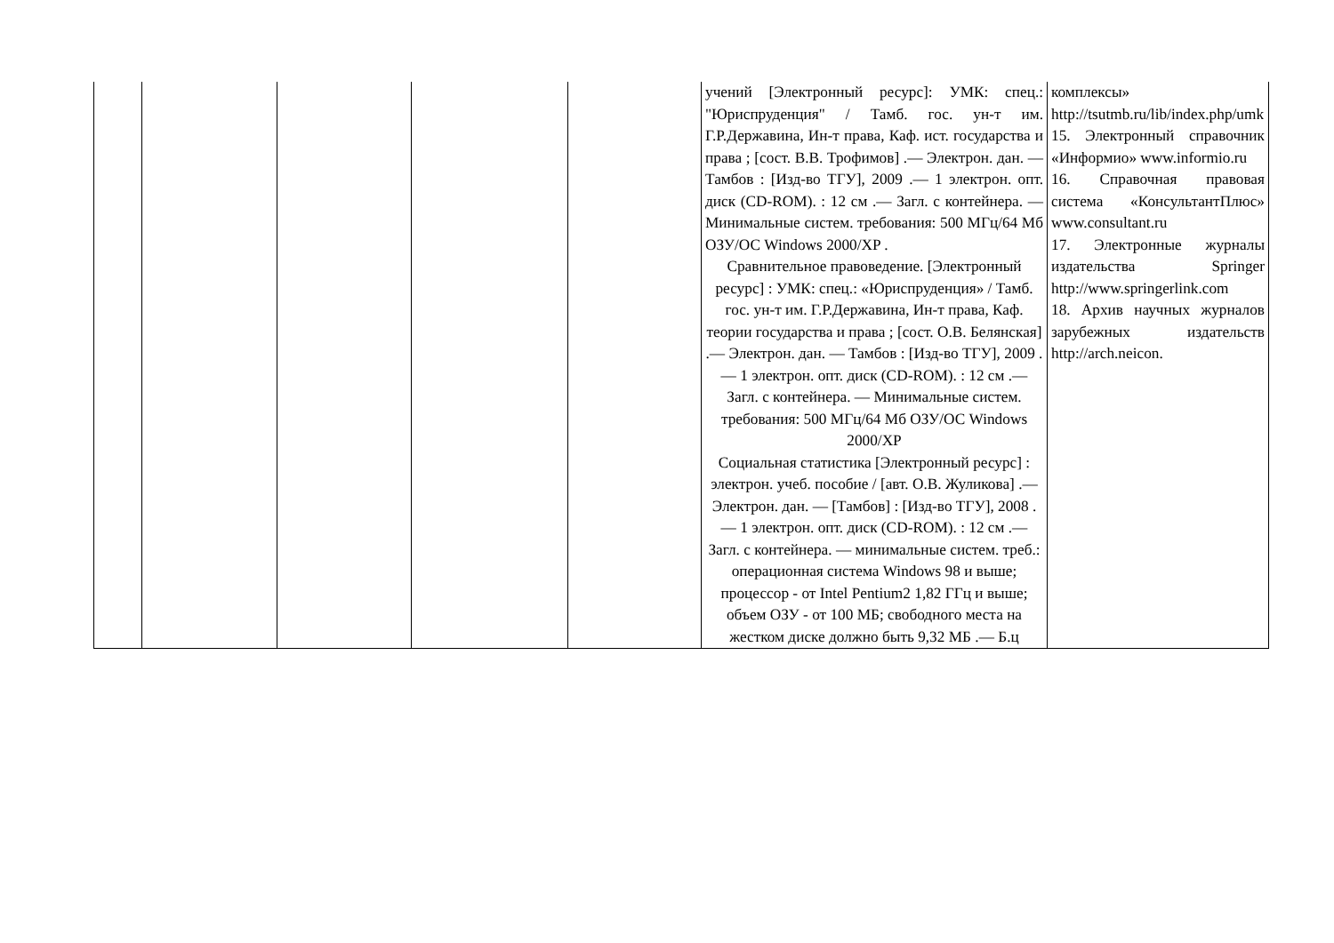| | | | | | учений [Электронный ресурс]: УМК: спец.: "Юриспруденция" / Тамб. гос. ун-т им. Г.Р.Державина, Ин-т права, Каф. ист. государства и права ; [сост. В.В. Трофимов] .— Электрон. дан. — Тамбов : [Изд-во ТГУ], 2009 .— 1 электрон. опт. диск (CD-ROM). : 12 см .— Загл. с контейнера. — Минимальные систем. требования: 500 МГц/64 Мб ОЗУ/ОС Windows 2000/XP . Сравнительное правоведение. [Электронный ресурс] : УМК: спец.: «Юриспруденция» / Тамб. гос. ун-т им. Г.Р.Державина, Ин-т права, Каф. теории государства и права ; [сост. О.В. Белянская] .— Электрон. дан. — Тамбов : [Изд-во ТГУ], 2009 .— 1 электрон. опт. диск (CD-ROM). : 12 см .— Загл. с контейнера. — Минимальные систем. требования: 500 МГц/64 Мб ОЗУ/ОС Windows 2000/XP Социальная статистика [Электронный ресурс] : электрон. учеб. пособие / [авт. О.В. Жуликова] .— Электрон. дан. — [Тамбов] : [Изд-во ТГУ], 2008 .— 1 электрон. опт. диск (CD-ROM). : 12 см .— Загл. с контейнера. — минимальные систем. треб.: операционная система Windows 98 и выше; процессор - от Intel Pentium2 1,82 ГГц и выше; объем ОЗУ - от 100 МБ; свободного места на жестком диске должно быть 9,32 МБ .— Б.ц | комплексы» http://tsutmb.ru/lib/index.php/umk 15. Электронный справочник «Информио» www.informio.ru 16. Справочная правовая система «КонсультантПлюс» www.consultant.ru 17. Электронные журналы издательства Springer http://www.springerlink.com 18. Архив научных журналов зарубежных издательств http://arch.neicon. |